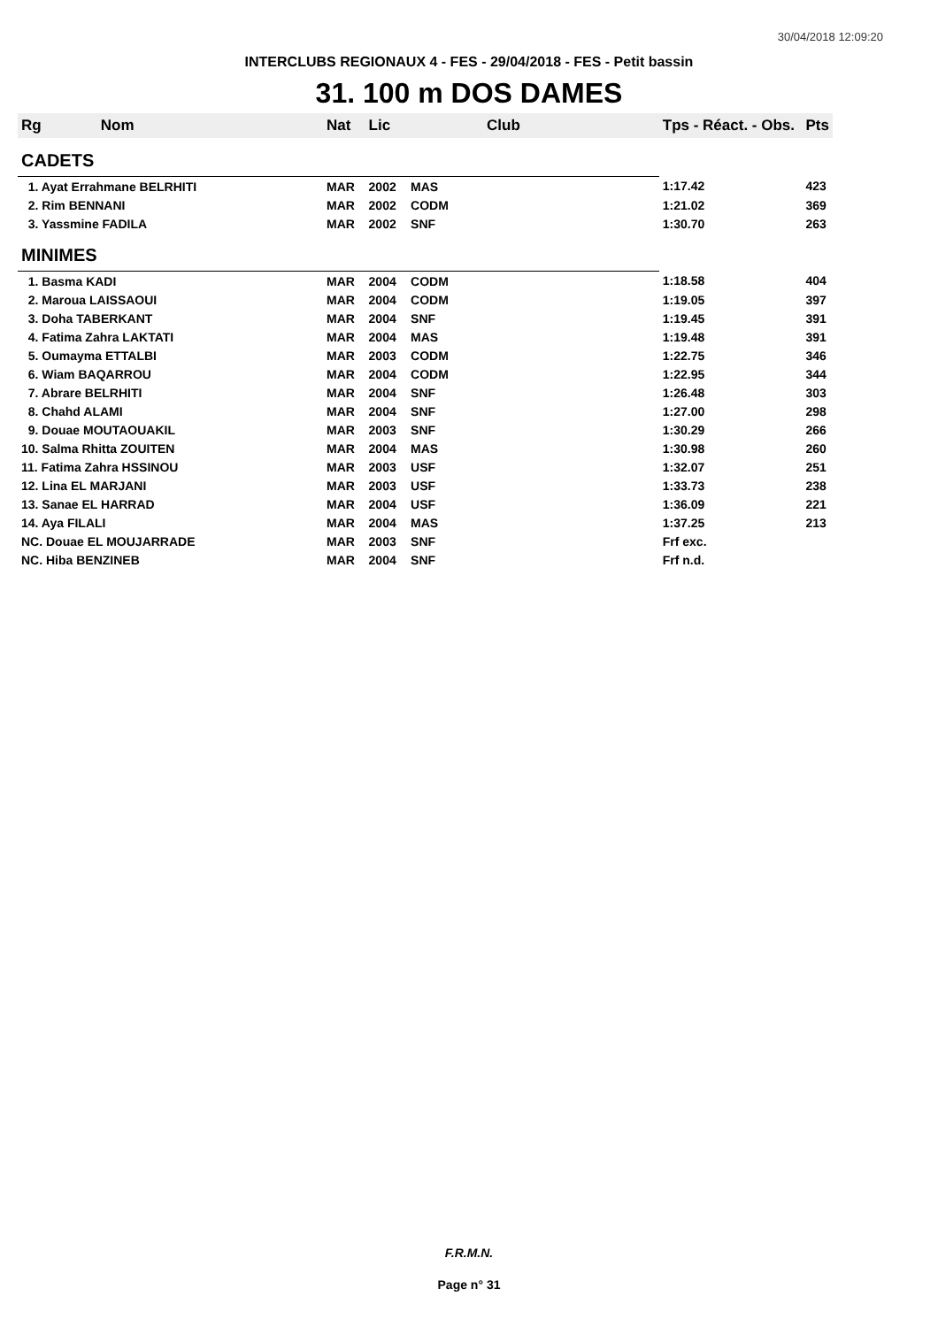30/04/2018 12:09:20
INTERCLUBS REGIONAUX 4 - FES - 29/04/2018 - FES - Petit bassin
31. 100 m DOS DAMES
| Rg | Nom | Nat | Lic | Club | Tps - Réact. - Obs. | Pts |
| --- | --- | --- | --- | --- | --- | --- |
| CADETS | | | | | | |
| 1. Ayat Errahmane BELRHITI | | MAR | 2002 | MAS | 1:17.42 | 423 |
| 2. Rim BENNANI | | MAR | 2002 | CODM | 1:21.02 | 369 |
| 3. Yassmine FADILA | | MAR | 2002 | SNF | 1:30.70 | 263 |
| MINIMES | | | | | | |
| 1. Basma KADI | | MAR | 2004 | CODM | 1:18.58 | 404 |
| 2. Maroua LAISSAOUI | | MAR | 2004 | CODM | 1:19.05 | 397 |
| 3. Doha TABERKANT | | MAR | 2004 | SNF | 1:19.45 | 391 |
| 4. Fatima Zahra LAKTATI | | MAR | 2004 | MAS | 1:19.48 | 391 |
| 5. Oumayma ETTALBI | | MAR | 2003 | CODM | 1:22.75 | 346 |
| 6. Wiam BAQARROU | | MAR | 2004 | CODM | 1:22.95 | 344 |
| 7. Abrare BELRHITI | | MAR | 2004 | SNF | 1:26.48 | 303 |
| 8. Chahd ALAMI | | MAR | 2004 | SNF | 1:27.00 | 298 |
| 9. Douae MOUTAOUAKIL | | MAR | 2003 | SNF | 1:30.29 | 266 |
| 10. Salma Rhitta ZOUITEN | | MAR | 2004 | MAS | 1:30.98 | 260 |
| 11. Fatima Zahra HSSINOU | | MAR | 2003 | USF | 1:32.07 | 251 |
| 12. Lina EL MARJANI | | MAR | 2003 | USF | 1:33.73 | 238 |
| 13. Sanae EL HARRAD | | MAR | 2004 | USF | 1:36.09 | 221 |
| 14. Aya FILALI | | MAR | 2004 | MAS | 1:37.25 | 213 |
| NC. Douae EL MOUJARRADE | | MAR | 2003 | SNF | Frf exc. | |
| NC. Hiba BENZINEB | | MAR | 2004 | SNF | Frf n.d. | |
F.R.M.N.
Page n° 31